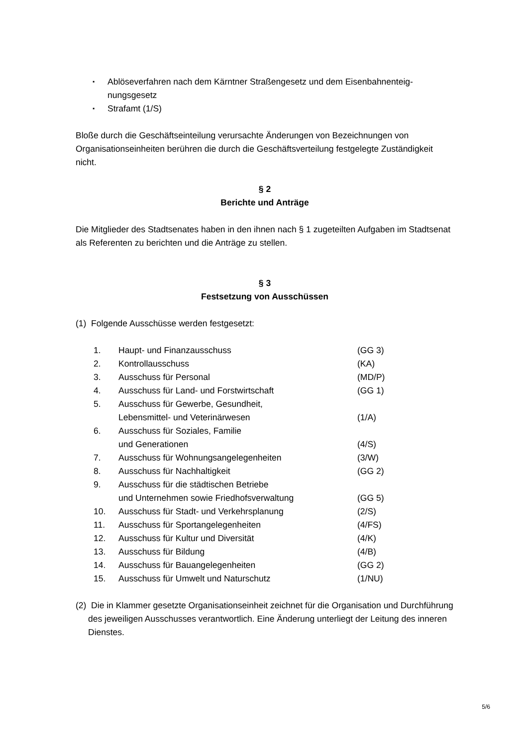▪ Ablöseverfahren nach dem Kärntner Straßengesetz und dem Eisenbahnenteig-nungsgesetz
▪ Strafamt (1/S)
Bloße durch die Geschäftseinteilung verursachte Änderungen von Bezeichnungen von Organisationseinheiten berühren die durch die Geschäftsverteilung festgelegte Zuständigkeit nicht.
§ 2
Berichte und Anträge
Die Mitglieder des Stadtsenates haben in den ihnen nach § 1 zugeteilten Aufgaben im Stadtsenat als Referenten zu berichten und die Anträge zu stellen.
§ 3
Festsetzung von Ausschüssen
(1) Folgende Ausschüsse werden festgesetzt:
| 1. | Haupt- und Finanzausschuss | (GG 3) |
| 2. | Kontrollausschuss | (KA) |
| 3. | Ausschuss für Personal | (MD/P) |
| 4. | Ausschuss für Land- und Forstwirtschaft | (GG 1) |
| 5. | Ausschuss für Gewerbe, Gesundheit, Lebensmittel- und Veterinärwesen | (1/A) |
| 6. | Ausschuss für Soziales, Familie und Generationen | (4/S) |
| 7. | Ausschuss für Wohnungsangelegenheiten | (3/W) |
| 8. | Ausschuss für Nachhaltigkeit | (GG 2) |
| 9. | Ausschuss für die städtischen Betriebe und Unternehmen sowie Friedhofsverwaltung | (GG 5) |
| 10. | Ausschuss für Stadt- und Verkehrsplanung | (2/S) |
| 11. | Ausschuss für Sportangelegenheiten | (4/FS) |
| 12. | Ausschuss für Kultur und Diversität | (4/K) |
| 13. | Ausschuss für Bildung | (4/B) |
| 14. | Ausschuss für Bauangelegenheiten | (GG 2) |
| 15. | Ausschuss für Umwelt und Naturschutz | (1/NU) |
(2) Die in Klammer gesetzte Organisationseinheit zeichnet für die Organisation und Durchführung des jeweiligen Ausschusses verantwortlich. Eine Änderung unterliegt der Leitung des inneren Dienstes.
5/6